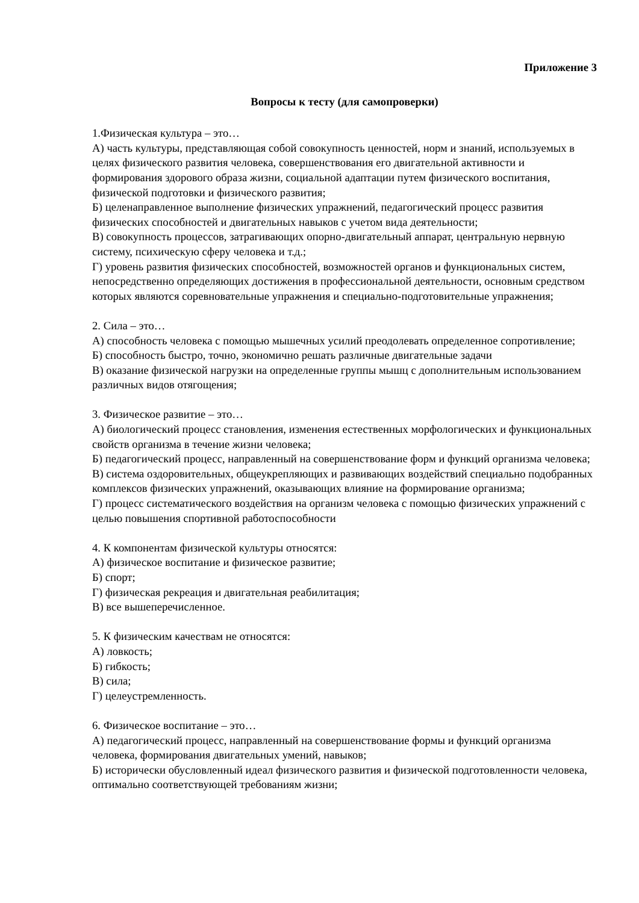Приложение 3
Вопросы к тесту (для самопроверки)
1.Физическая культура – это…
А) часть культуры, представляющая собой совокупность ценностей, норм и знаний, используемых в целях физического развития человека, совершенствования его двигательной активности и формирования здорового образа жизни, социальной адаптации путем физического воспитания, физической подготовки и физического развития;
Б) целенаправленное выполнение физических упражнений, педагогический процесс развития физических способностей и двигательных навыков с учетом вида деятельности;
В) совокупность процессов, затрагивающих опорно-двигательный аппарат, центральную нервную систему, психическую сферу человека и т.д.;
Г) уровень развития физических способностей, возможностей органов и функциональных систем, непосредственно определяющих достижения в профессиональной деятельности, основным средством которых являются соревновательные упражнения и специально-подготовительные упражнения;
2. Сила – это…
А) способность человека с помощью мышечных усилий преодолевать определенное сопротивление;
Б) способность быстро, точно, экономично решать различные двигательные задачи
В) оказание физической нагрузки на определенные группы мышц с дополнительным использованием различных видов отягощения;
3. Физическое развитие – это…
А) биологический процесс становления, изменения естественных морфологических и функциональных свойств организма в течение жизни человека;
Б) педагогический процесс, направленный на совершенствование форм и функций организма человека;
В) система оздоровительных, общеукрепляющих и развивающих воздействий специально подобранных комплексов физических упражнений, оказывающих влияние на формирование организма;
Г) процесс систематического воздействия на организм человека с помощью физических упражнений с целью повышения спортивной работоспособности
4. К компонентам физической культуры относятся:
А) физическое воспитание и физическое развитие;
Б) спорт;
Г) физическая рекреация и двигательная реабилитация;
В) все вышеперечисленное.
5. К физическим качествам не относятся:
А) ловкость;
Б) гибкость;
В) сила;
Г) целеустремленность.
6. Физическое воспитание – это…
А) педагогический процесс, направленный на совершенствование формы и функций организма человека, формирования двигательных умений, навыков;
Б) исторически обусловленный идеал физического развития и физической подготовленности человека, оптимально соответствующей требованиям жизни;